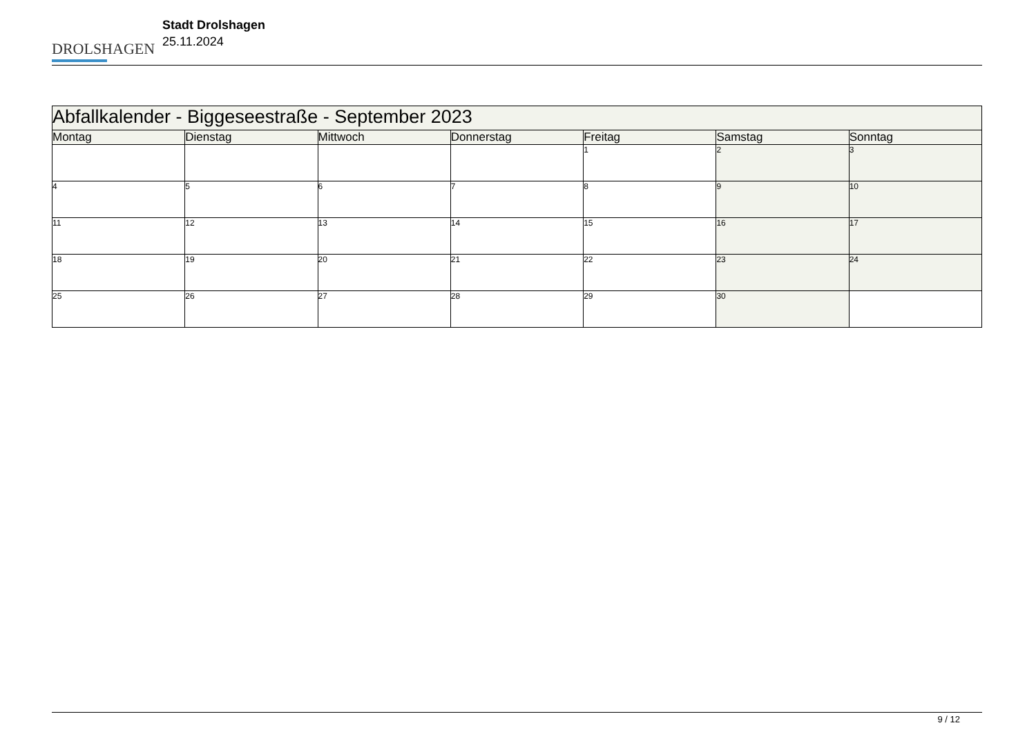DROLSHAGEN
Stadt Drolshagen
25.11.2024
| Abfallkalender - Biggeseestraße - September 2023 | | | | | | |
| Montag | Dienstag | Mittwoch | Donnerstag | Freitag | Samstag | Sonntag |
| | | | | 1 | 2 | 3 |
| 4 | 5 | 6 | 7 | 8 | 9 | 10 |
| 11 | 12 | 13 | 14 | 15 | 16 | 17 |
| 18 | 19 | 20 | 21 | 22 | 23 | 24 |
| 25 | 26 | 27 | 28 | 29 | 30 | |
9 / 12